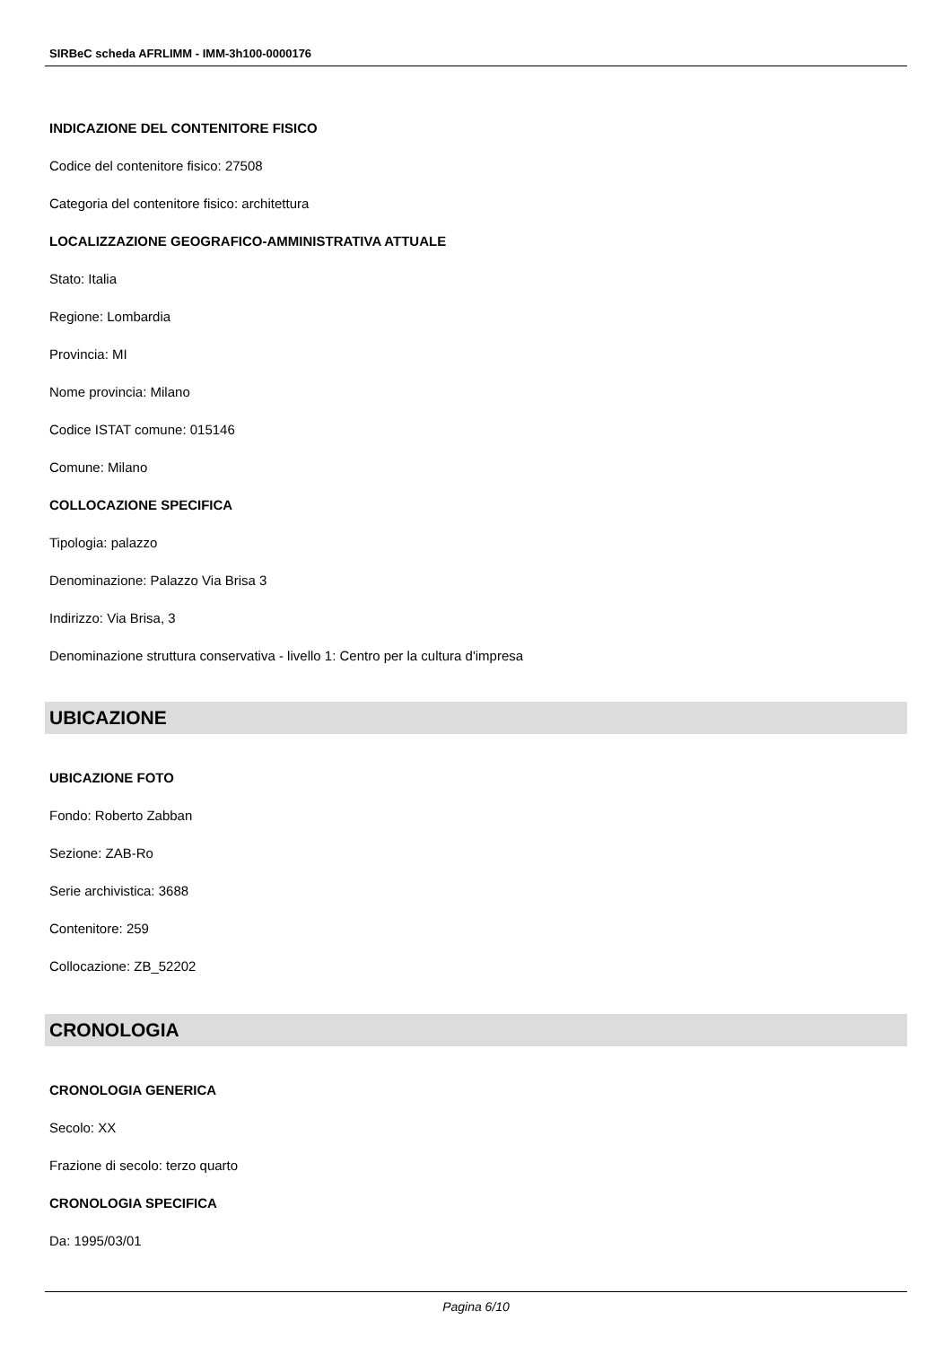SIRBeC scheda AFRLIMM - IMM-3h100-0000176
INDICAZIONE DEL CONTENITORE FISICO
Codice del contenitore fisico: 27508
Categoria del contenitore fisico: architettura
LOCALIZZAZIONE GEOGRAFICO-AMMINISTRATIVA ATTUALE
Stato: Italia
Regione: Lombardia
Provincia: MI
Nome provincia: Milano
Codice ISTAT comune: 015146
Comune: Milano
COLLOCAZIONE SPECIFICA
Tipologia: palazzo
Denominazione: Palazzo Via Brisa 3
Indirizzo: Via Brisa, 3
Denominazione struttura conservativa - livello 1: Centro per la cultura d'impresa
UBICAZIONE
UBICAZIONE FOTO
Fondo: Roberto Zabban
Sezione: ZAB-Ro
Serie archivistica: 3688
Contenitore: 259
Collocazione: ZB_52202
CRONOLOGIA
CRONOLOGIA GENERICA
Secolo: XX
Frazione di secolo: terzo quarto
CRONOLOGIA SPECIFICA
Da: 1995/03/01
Pagina 6/10